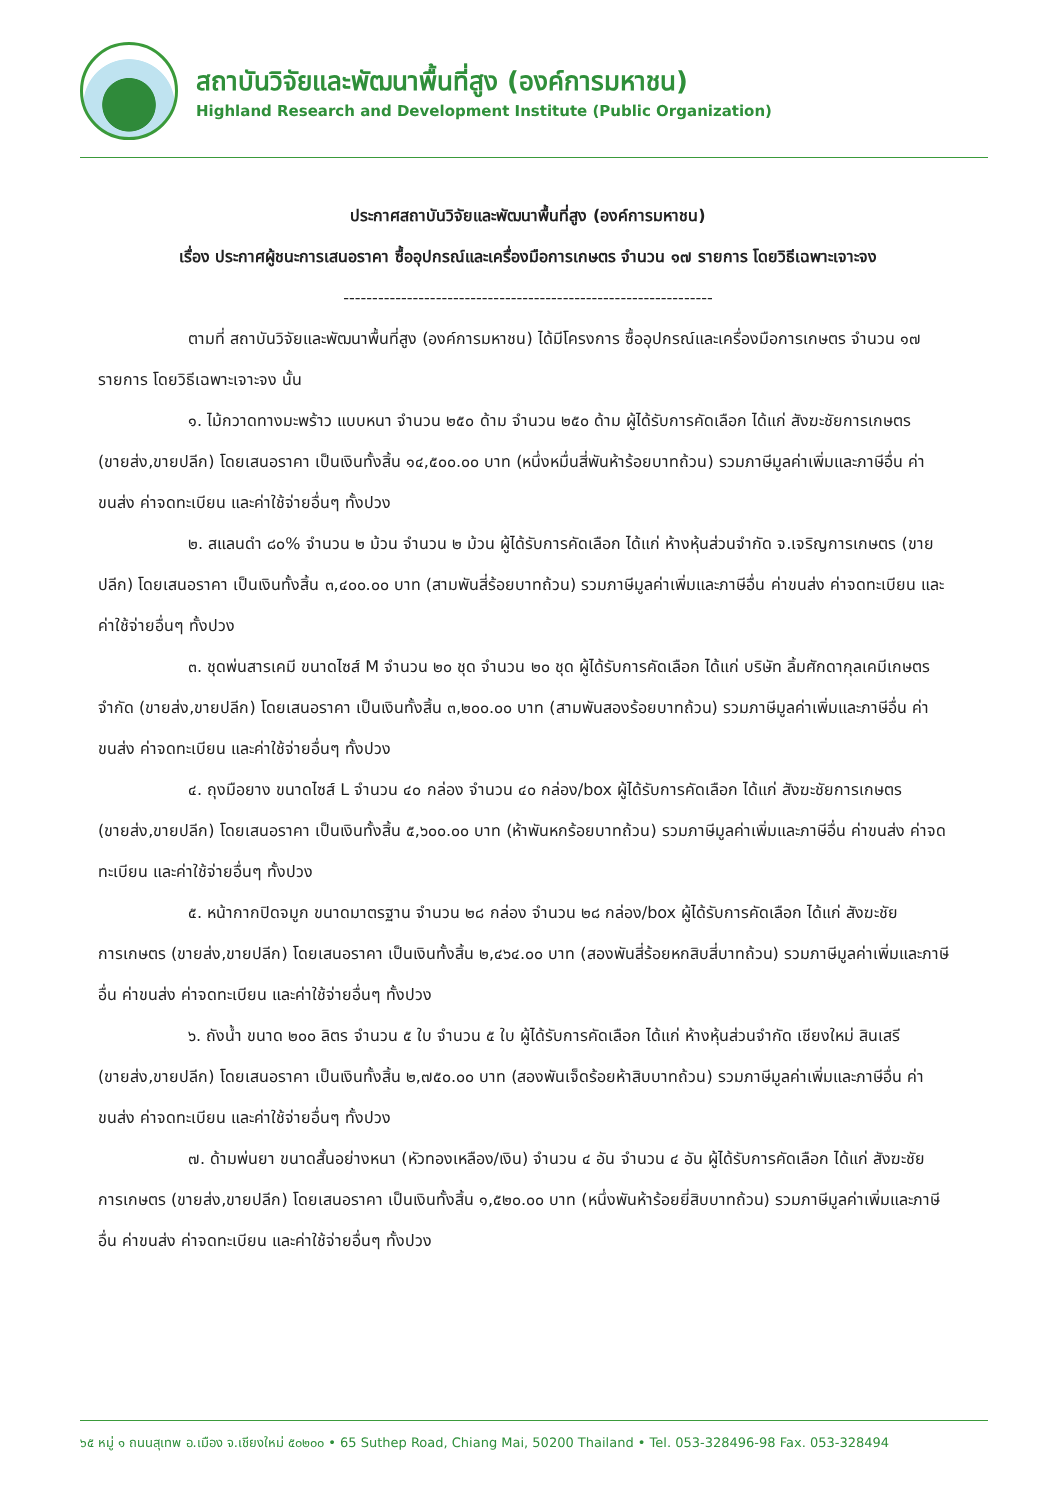สถาบันวิจัยและพัฒนาพื้นที่สูง (องค์การมหาชน)
Highland Research and Development Institute (Public Organization)
ประกาศสถาบันวิจัยและพัฒนาพื้นที่สูง (องค์การมหาชน)
เรื่อง ประกาศผู้ชนะการเสนอราคา ซื้ออุปกรณ์และเครื่องมือการเกษตร จำนวน ๑๗ รายการ โดยวิธีเฉพาะเจาะจง
----------------------------------------------------------------
ตามที่ สถาบันวิจัยและพัฒนาพื้นที่สูง (องค์การมหาชน) ได้มีโครงการ ซื้ออุปกรณ์และเครื่องมือการเกษตร จำนวน ๑๗ รายการ โดยวิธีเฉพาะเจาะจง นั้น
๑. ไม้กวาดทางมะพร้าว แบบหนา จำนวน ๒๕๐ ด้าม จำนวน ๒๕๐ ด้าม ผู้ได้รับการคัดเลือก ได้แก่ สังฆะชัยการเกษตร (ขายส่ง,ขายปลีก) โดยเสนอราคา เป็นเงินทั้งสิ้น ๑๔,๕๐๐.๐๐ บาท (หนึ่งหมื่นสี่พันห้าร้อยบาทถ้วน) รวมภาษีมูลค่าเพิ่มและภาษีอื่น ค่าขนส่ง ค่าจดทะเบียน และค่าใช้จ่ายอื่นๆ ทั้งปวง
๒. สแลนดำ ๘๐% จำนวน ๒ ม้วน จำนวน ๒ ม้วน ผู้ได้รับการคัดเลือก ได้แก่ ห้างหุ้นส่วนจำกัด จ.เจริญการเกษตร (ขายปลีก) โดยเสนอราคา เป็นเงินทั้งสิ้น ๓,๔๐๐.๐๐ บาท (สามพันสี่ร้อยบาทถ้วน) รวมภาษีมูลค่าเพิ่มและภาษีอื่น ค่าขนส่ง ค่าจดทะเบียน และค่าใช้จ่ายอื่นๆ ทั้งปวง
๓. ชุดพ่นสารเคมี ขนาดไซส์ M จำนวน ๒๐ ชุด จำนวน ๒๐ ชุด ผู้ได้รับการคัดเลือก ได้แก่ บริษัท ลิ้มศักดากุลเคมีเกษตร จำกัด (ขายส่ง,ขายปลีก) โดยเสนอราคา เป็นเงินทั้งสิ้น ๓,๒๐๐.๐๐ บาท (สามพันสองร้อยบาทถ้วน) รวมภาษีมูลค่าเพิ่มและภาษีอื่น ค่าขนส่ง ค่าจดทะเบียน และค่าใช้จ่ายอื่นๆ ทั้งปวง
๔. ถุงมือยาง ขนาดไซส์ L จำนวน ๔๐ กล่อง จำนวน ๔๐ กล่อง/box ผู้ได้รับการคัดเลือก ได้แก่ สังฆะชัยการเกษตร (ขายส่ง,ขายปลีก) โดยเสนอราคา เป็นเงินทั้งสิ้น ๕,๖๐๐.๐๐ บาท (ห้าพันหกร้อยบาทถ้วน) รวมภาษีมูลค่าเพิ่มและภาษีอื่น ค่าขนส่ง ค่าจดทะเบียน และค่าใช้จ่ายอื่นๆ ทั้งปวง
๕. หน้ากากปิดจมูก ขนาดมาตรฐาน จำนวน ๒๘ กล่อง จำนวน ๒๘ กล่อง/box ผู้ได้รับการคัดเลือก ได้แก่ สังฆะชัยการเกษตร (ขายส่ง,ขายปลีก) โดยเสนอราคา เป็นเงินทั้งสิ้น ๒,๔๖๔.๐๐ บาท (สองพันสี่ร้อยหกสิบสี่บาทถ้วน) รวมภาษีมูลค่าเพิ่มและภาษีอื่น ค่าขนส่ง ค่าจดทะเบียน และค่าใช้จ่ายอื่นๆ ทั้งปวง
๖. ถังน้ำ ขนาด ๒๐๐ ลิตร จำนวน ๕ ใบ จำนวน ๕ ใบ ผู้ได้รับการคัดเลือก ได้แก่ ห้างหุ้นส่วนจำกัด เชียงใหม่ สินเสรี (ขายส่ง,ขายปลีก) โดยเสนอราคา เป็นเงินทั้งสิ้น ๒,๗๕๐.๐๐ บาท (สองพันเจ็ดร้อยห้าสิบบาทถ้วน) รวมภาษีมูลค่าเพิ่มและภาษีอื่น ค่าขนส่ง ค่าจดทะเบียน และค่าใช้จ่ายอื่นๆ ทั้งปวง
๗. ด้ามพ่นยา ขนาดสั้นอย่างหนา (หัวทองเหลือง/เงิน) จำนวน ๔ อัน จำนวน ๔ อัน ผู้ได้รับการคัดเลือก ได้แก่ สังฆะชัยการเกษตร (ขายส่ง,ขายปลีก) โดยเสนอราคา เป็นเงินทั้งสิ้น ๑,๕๒๐.๐๐ บาท (หนึ่งพันห้าร้อยยี่สิบบาทถ้วน) รวมภาษีมูลค่าเพิ่มและภาษีอื่น ค่าขนส่ง ค่าจดทะเบียน และค่าใช้จ่ายอื่นๆ ทั้งปวง
๖๕ หมู่ ๑ ถนนสุเทพ อ.เมือง จ.เชียงใหม่ ๕๐๒๐๐ • 65 Suthep Road, Chiang Mai, 50200 Thailand • Tel. 053-328496-98 Fax. 053-328494